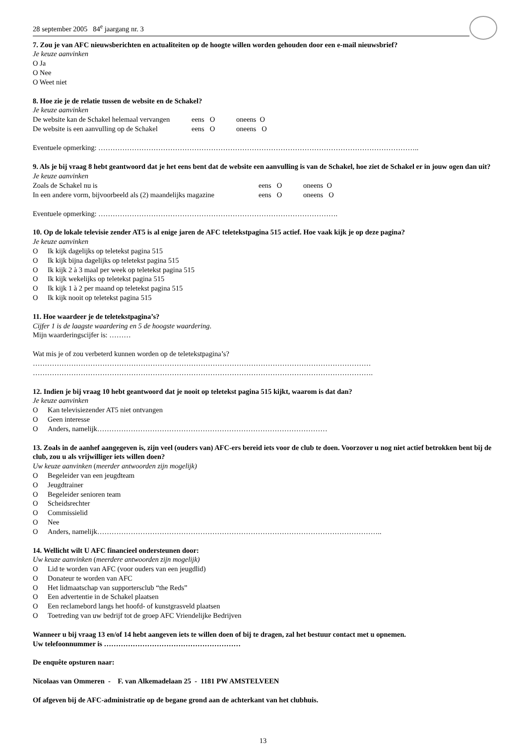28 september 2005 84<sup>e</sup> jaargang nr. 3
7. Zou je van AFC nieuwsberichten en actualiteiten op de hoogte willen worden gehouden door een e-mail nieuwsbrief?
Je keuze aanvinken
O Ja
O Nee
O Weet niet
8. Hoe zie je de relatie tussen de website en de Schakel?
Je keuze aanvinken
| De website kan de Schakel helemaal vervangen | eens O | oneens O |
| De website is een aanvulling op de Schakel | eens O | oneens O |
Eventuele opmerking: ……………………………………………………………………………………………………………………..
9. Als je bij vraag 8 hebt geantwoord dat je het eens bent dat de website een aanvulling is van de Schakel, hoe ziet de Schakel er in jouw ogen dan uit?
Je keuze aanvinken
| Zoals de Schakel nu is | eens O | oneens O |
| In een andere vorm, bijvoorbeeld als (2) maandelijks magazine | eens O | oneens O |
Eventuele opmerking: ……………………………………………………………………………………….
10. Op de lokale televisie zender AT5 is al enige jaren de AFC teletekstpagina 515 actief. Hoe vaak kijk je op deze pagina?
Je keuze aanvinken
O Ik kijk dagelijks op teletekst pagina 515
O Ik kijk bijna dagelijks op teletekst pagina 515
O Ik kijk 2 à 3 maal per week op teletekst pagina 515
O Ik kijk wekelijks op teletekst pagina 515
O Ik kijk 1 à 2 per maand op teletekst pagina 515
O Ik kijk nooit op teletekst pagina 515
11. Hoe waardeer je de teletekstpagina’s?
Cijfer 1 is de laagste waardering en 5 de hoogste waardering.
Mijn waarderingscijfer is: ………
Wat mis je of zou verbeterd kunnen worden op de teletekstpagina’s?
……………………………………………………………………………………………………………………………
…………………………………………………………………………………………………………………………….
12. Indien je bij vraag 10 hebt geantwoord dat je nooit op teletekst pagina 515 kijkt, waarom is dat dan?
Je keuze aanvinken
O Kan televisiezender AT5 niet ontvangen
O Geen interesse
O Anders, namelijk……………………………………………………………………………………
13. Zoals in de aanhef aangegeven is, zijn veel (ouders van) AFC-ers bereid iets voor de club te doen. Voorzover u nog niet actief betrokken bent bij de club, zou u als vrijwilliger iets willen doen?
Uw keuze aanvinken (meerder antwoorden zijn mogelijk)
O Begeleider van een jeugdteam
O Jeugdtrainer
O Begeleider senioren team
O Scheidsrechter
O Commissielid
O Nee
O Anders, namelijk………………………………………………………………………………………………………..
14. Wellicht wilt U AFC financieel ondersteunen door:
Uw keuze aanvinken (meerdere antwoorden zijn mogelijk)
O Lid te worden van AFC (voor ouders van een jeugdlid)
O Donateur te worden van AFC
O Het lidmaatschap van supportersclub “the Reds”
O Een advertentie in de Schakel plaatsen
O Een reclamebord langs het hoofd- of kunstgrasveld plaatsen
O Toetreding van uw bedrijf tot de groep AFC Vriendelijke Bedrijven
Wanneer u bij vraag 13 en/of 14 hebt aangeven iets te willen doen of bij te dragen, zal het bestuur contact met u opnemen.
Uw telefoonnummer is …………………………………………………
De enquête opsturen naar:
Nicolaas van Ommeren - F. van Alkemadelaan 25 - 1181 PW AMSTELVEEN
Of afgeven bij de AFC-administratie op de begane grond aan de achterkant van het clubhuis.
13